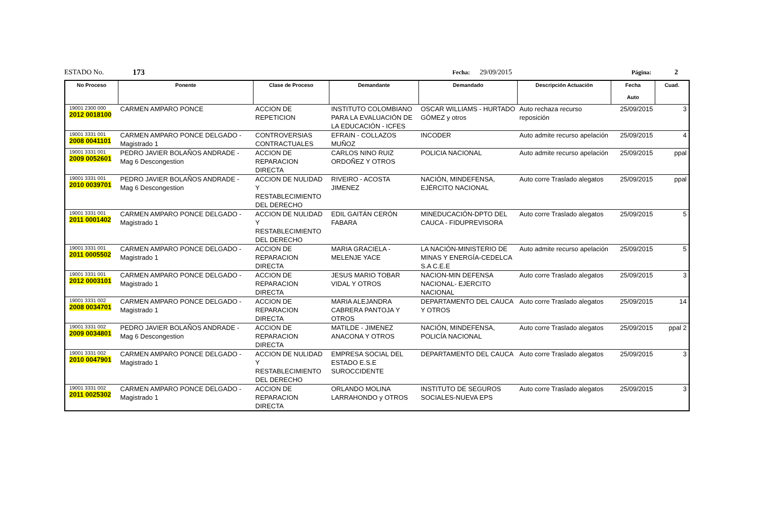ESTADO No. 173 Fecha: 29/09/2015 Página: 2
| No Proceso | Ponente | Clase de Proceso | Demandante | Demandado | Descripción Actuación | Fecha Auto | Cuad. |
| --- | --- | --- | --- | --- | --- | --- | --- |
| 19001 2300 000 2012 0018100 | CARMEN AMPARO PONCE | ACCION DE REPETICION | INSTITUTO COLOMBIANO PARA LA EVALUACIÓN DE LA EDUCACIÓN - ICFES | OSCAR WILLIAMS - HURTADO GÓMEZ y otros | Auto rechaza recurso reposición | 25/09/2015 | 3 |
| 19001 3331 001 2008 0041101 | CARMEN AMPARO PONCE DELGADO - Magistrado 1 | CONTROVERSIAS CONTRACTUALES | EFRAIN - COLLAZOS MUÑOZ | INCODER | Auto admite recurso apelación | 25/09/2015 | 4 |
| 19001 3331 001 2009 0052601 | PEDRO JAVIER BOLAÑOS ANDRADE - Mag 6 Descongestion | ACCION DE REPARACION DIRECTA | CARLOS NINO RUIZ ORDOÑEZ Y OTROS | POLICIA NACIONAL | Auto admite recurso apelación | 25/09/2015 | ppal |
| 19001 3331 001 2010 0039701 | PEDRO JAVIER BOLAÑOS ANDRADE - Mag 6 Descongestion | ACCION DE NULIDAD Y RESTABLECIMIENTO DEL DERECHO | RIVEIRO - ACOSTA JIMENEZ | NACIÓN, MINDEFENSA, EJÉRCITO NACIONAL | Auto corre Traslado alegatos | 25/09/2015 | ppal |
| 19001 3331 001 2011 0001402 | CARMEN AMPARO PONCE DELGADO - Magistrado 1 | ACCION DE NULIDAD Y RESTABLECIMIENTO DEL DERECHO | EDIL GAITÁN CERÓN FABARA | MINEDUCACIÓN-DPTO DEL CAUCA - FIDUPREVISORA | Auto corre Traslado alegatos | 25/09/2015 | 5 |
| 19001 3331 001 2011 0005502 | CARMEN AMPARO PONCE DELGADO - Magistrado 1 | ACCION DE REPARACION DIRECTA | MARIA GRACIELA - MELENJE YACE | LA NACIÓN-MINISTERIO DE MINAS Y ENERGÍA-CEDELCA S.A C.E.E | Auto admite recurso apelación | 25/09/2015 | 5 |
| 19001 3331 001 2012 0003101 | CARMEN AMPARO PONCE DELGADO - Magistrado 1 | ACCION DE REPARACION DIRECTA | JESUS MARIO TOBAR VIDAL Y OTROS | NACION-MIN DEFENSA NACIONAL- EJERCITO NACIONAL | Auto corre Traslado alegatos | 25/09/2015 | 3 |
| 19001 3331 002 2008 0034701 | CARMEN AMPARO PONCE DELGADO - Magistrado 1 | ACCION DE REPARACION DIRECTA | MARIA ALEJANDRA CABRERA PANTOJA Y OTROS | DEPARTAMENTO DEL CAUCA Y OTROS | Auto corre Traslado alegatos | 25/09/2015 | 14 |
| 19001 3331 002 2009 0034801 | PEDRO JAVIER BOLAÑOS ANDRADE - Mag 6 Descongestion | ACCION DE REPARACION DIRECTA | MATILDE - JIMENEZ ANACONA Y OTROS | NACIÓN, MINDEFENSA, POLICÍA NACIONAL | Auto corre Traslado alegatos | 25/09/2015 | ppal 2 |
| 19001 3331 002 2010 0047901 | CARMEN AMPARO PONCE DELGADO - Magistrado 1 | ACCION DE NULIDAD Y RESTABLECIMIENTO DEL DERECHO | EMPRESA SOCIAL DEL ESTADO E.S.E SUROCCIDENTE | DEPARTAMENTO DEL CAUCA | Auto corre Traslado alegatos | 25/09/2015 | 3 |
| 19001 3331 002 2011 0025302 | CARMEN AMPARO PONCE DELGADO - Magistrado 1 | ACCION DE REPARACION DIRECTA | ORLANDO MOLINA LARRAHONDO y OTROS | INSTITUTO DE SEGUROS SOCIALES-NUEVA EPS | Auto corre Traslado alegatos | 25/09/2015 | 3 |